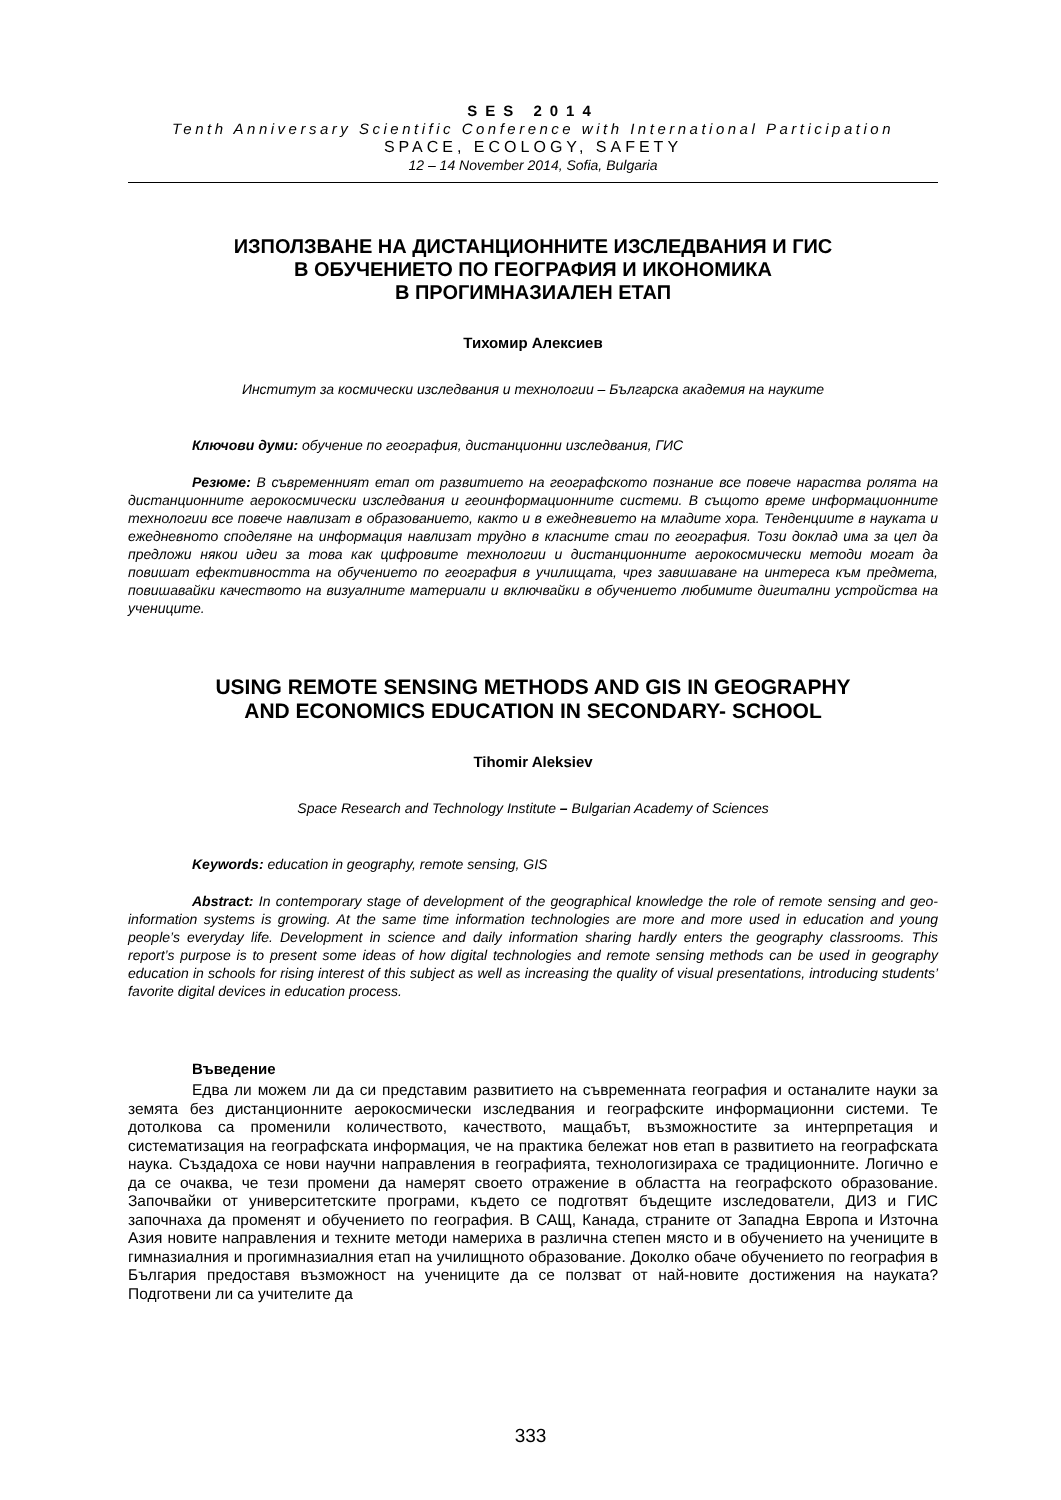SES 2014
Tenth Anniversary Scientific Conference with International Participation
SPACE, ECOLOGY, SAFETY
12 – 14 November 2014, Sofia, Bulgaria
ИЗПОЛЗВАНЕ НА ДИСТАНЦИОННИТЕ ИЗСЛЕДВАНИЯ И ГИС
В ОБУЧЕНИЕТО ПО ГЕОГРАФИЯ И ИКОНОМИКА
В ПРОГИМНАЗИАЛЕН ЕТАП
Тихомир Алексиев
Институт за космически изследвания и технологии – Българска академия на науките
Ключови думи: обучение по география, дистанционни изследвания, ГИС
Резюме: В съвременният етап от развитието на географското познание все повече нараства ролята на дистанционните аерокосмически изследвания и геоинформационните системи. В същото време информационните технологии все повече навлизат в образованието, както и в ежедневието на младите хора. Тенденциите в науката и ежедневното споделяне на информация навлизат трудно в класните стаи по география. Този доклад има за цел да предложи някои идеи за това как цифровите технологии и дистанционните аерокосмически методи могат да повишат ефективността на обучението по география в училищата, чрез завишаване на интереса към предмета, повишавайки качеството на визуалните материали и включвайки в обучението любимите дигитални устройства на учениците.
USING REMOTE SENSING METHODS AND GIS IN GEOGRAPHY
AND ECONOMICS EDUCATION IN SECONDARY- SCHOOL
Tihomir Aleksiev
Space Research and Technology Institute – Bulgarian Academy of Sciences
Keywords: education in geography, remote sensing, GIS
Abstract: In contemporary stage of development of the geographical knowledge the role of remote sensing and geo-information systems is growing. At the same time information technologies are more and more used in education and young people’s everyday life. Development in science and daily information sharing hardly enters the geography classrooms. This report’s purpose is to present some ideas of how digital technologies and remote sensing methods can be used in geography education in schools for rising interest of this subject as well as increasing the quality of visual presentations, introducing students’ favorite digital devices in education process.
Въведение
Едва ли можем ли да си представим развитието на съвременната география и останалите науки за земята без дистанционните аерокосмически изследвания и географските информационни системи. Те дотолкова са променили количеството, качеството, мащабът, възможностите за интерпретация и систематизация на географската информация, че на практика бележат нов етап в развитието на географската наука. Създадоха се нови научни направления в географията, технологизираха се традиционните. Логично е да се очаква, че тези промени да намерят своето отражение в областта на географското образование. Започвайки от университетските програми, където се подготвят бъдещите изследователи, ДИЗ и ГИС започнаха да променят и обучението по география. В САЩ, Канада, страните от Западна Европа и Източна Азия новите направления и техните методи намериха в различна степен място и в обучението на учениците в гимназиалния и прогимназиалния етап на училищното образование. Доколко обаче обучението по география в България предоставя възможност на учениците да се ползват от най-новите достижения на науката? Подготвени ли са учителите да
333